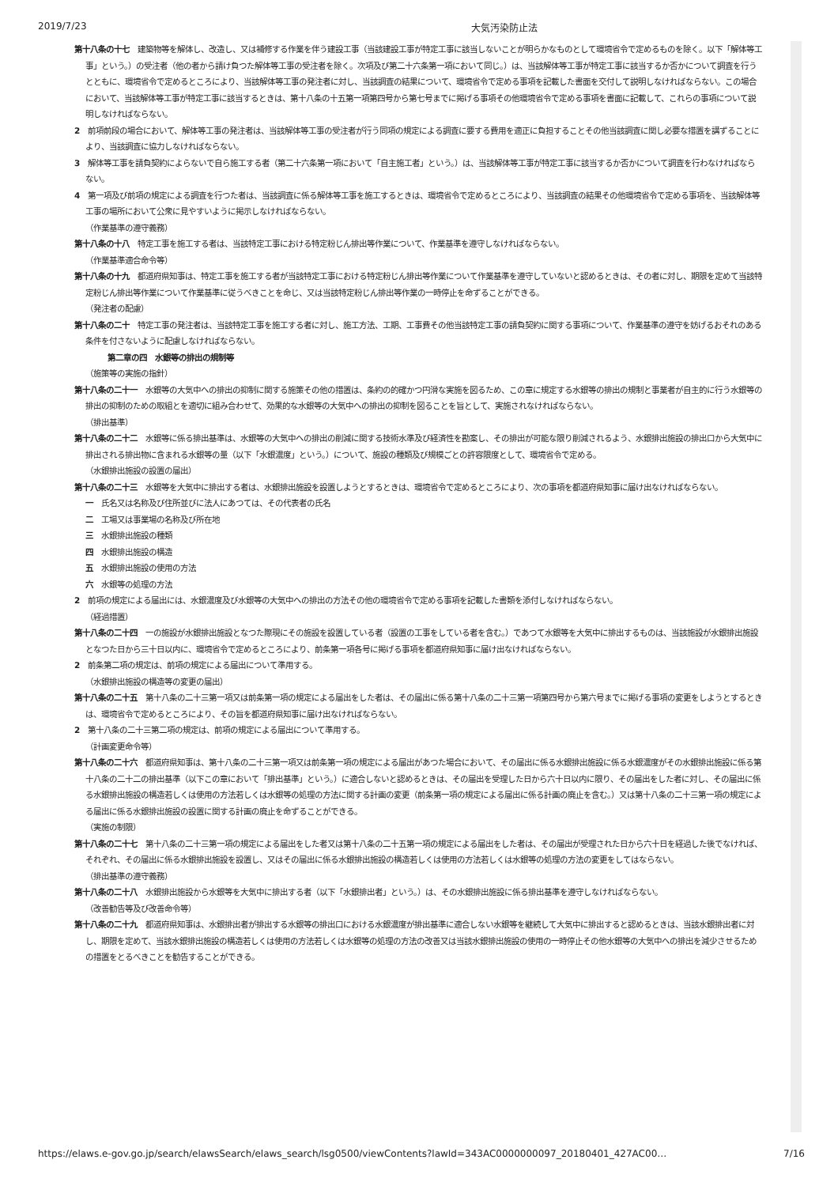2019/7/23 大気汚染防止法
第十八条の十七　建築物等を解体し、改造し、又は補修する作業を伴う建設工事（当該建設工事が特定工事に該当しないことが明らかなものとして環境省令で定めるものを除く。以下「解体等工事」という。）の受注者（他の者から請け負つた解体等工事の受注者を除く。次項及び第二十六条第一項において同じ。）は、当該解体等工事が特定工事に該当するか否かについて調査を行うとともに、環境省令で定めるところにより、当該解体等工事の発注者に対し、当該調査の結果について、環境省令で定める事項を記載した書面を交付して説明しなければならない。この場合において、当該解体等工事が特定工事に該当するときは、第十八条の十五第一項第四号から第七号までに掲げる事項その他環境省令で定める事項を書面に記載して、これらの事項について説明しなければならない。
2　前項前段の場合において、解体等工事の発注者は、当該解体等工事の受注者が行う同項の規定による調査に要する費用を適正に負担することその他当該調査に関し必要な措置を講ずることにより、当該調査に協力しなければならない。
3　解体等工事を請負契約によらないで自ら施工する者（第二十六条第一項において「自主施工者」という。）は、当該解体等工事が特定工事に該当するか否かについて調査を行わなければならない。
4　第一項及び前項の規定による調査を行つた者は、当該調査に係る解体等工事を施工するときは、環境省令で定めるところにより、当該調査の結果その他環境省令で定める事項を、当該解体等工事の場所において公衆に見やすいように掲示しなければならない。
（作業基準の遵守義務）
第十八条の十八　特定工事を施工する者は、当該特定工事における特定粉じん排出等作業について、作業基準を遵守しなければならない。
（作業基準適合命令等）
第十八条の十九　都道府県知事は、特定工事を施工する者が当該特定工事における特定粉じん排出等作業について作業基準を遵守していないと認めるときは、その者に対し、期限を定めて当該特定粉じん排出等作業について作業基準に従うべきことを命じ、又は当該特定粉じん排出等作業の一時停止を命ずることができる。
（発注者の配慮）
第十八条の二十　特定工事の発注者は、当該特定工事を施工する者に対し、施工方法、工期、工事費その他当該特定工事の請負契約に関する事項について、作業基準の遵守を妨げるおそれのある条件を付さないように配慮しなければならない。
第二章の四　水銀等の排出の規制等
（施策等の実施の指針）
第十八条の二十一　水銀等の大気中への排出の抑制に関する施策その他の措置は、条約の的確かつ円滑な実施を図るため、この章に規定する水銀等の排出の規制と事業者が自主的に行う水銀等の排出の抑制のための取組とを適切に組み合わせて、効果的な水銀等の大気中への排出の抑制を図ることを旨として、実施されなければならない。
（排出基準）
第十八条の二十二　水銀等に係る排出基準は、水銀等の大気中への排出の削減に関する技術水準及び経済性を勘案し、その排出が可能な限り削減されるよう、水銀排出施設の排出口から大気中に排出される排出物に含まれる水銀等の量（以下「水銀濃度」という。）について、施設の種類及び規模ごとの許容限度として、環境省令で定める。
（水銀排出施設の設置の届出）
第十八条の二十三　水銀等を大気中に排出する者は、水銀排出施設を設置しようとするときは、環境省令で定めるところにより、次の事項を都道府県知事に届け出なければならない。
一　氏名又は名称及び住所並びに法人にあつては、その代表者の氏名
二　工場又は事業場の名称及び所在地
三　水銀排出施設の種類
四　水銀排出施設の構造
五　水銀排出施設の使用の方法
六　水銀等の処理の方法
2　前項の規定による届出には、水銀濃度及び水銀等の大気中への排出の方法その他の環境省令で定める事項を記載した書類を添付しなければならない。
（経過措置）
第十八条の二十四　一の施設が水銀排出施設となつた際現にその施設を設置している者（設置の工事をしている者を含む。）であつて水銀等を大気中に排出するものは、当該施設が水銀排出施設となつた日から三十日以内に、環境省令で定めるところにより、前条第一項各号に掲げる事項を都道府県知事に届け出なければならない。
2　前条第二項の規定は、前項の規定による届出について準用する。
（水銀排出施設の構造等の変更の届出）
第十八条の二十五　第十八条の二十三第一項又は前条第一項の規定による届出をした者は、その届出に係る第十八条の二十三第一項第四号から第六号までに掲げる事項の変更をしようとするときは、環境省令で定めるところにより、その旨を都道府県知事に届け出なければならない。
2　第十八条の二十三第二項の規定は、前項の規定による届出について準用する。
（計画変更命令等）
第十八条の二十六　都道府県知事は、第十八条の二十三第一項又は前条第一項の規定による届出があつた場合において、その届出に係る水銀排出施設に係る水銀濃度がその水銀排出施設に係る第十八条の二十二の排出基準（以下この章において「排出基準」という。）に適合しないと認めるときは、その届出を受理した日から六十日以内に限り、その届出をした者に対し、その届出に係る水銀排出施設の構造若しくは使用の方法若しくは水銀等の処理の方法に関する計画の変更（前条第一項の規定による届出に係る計画の廃止を含む。）又は第十八条の二十三第一項の規定による届出に係る水銀排出施設の設置に関する計画の廃止を命ずることができる。
（実施の制限）
第十八条の二十七　第十八条の二十三第一項の規定による届出をした者又は第十八条の二十五第一項の規定による届出をした者は、その届出が受理された日から六十日を経過した後でなければ、それぞれ、その届出に係る水銀排出施設を設置し、又はその届出に係る水銀排出施設の構造若しくは使用の方法若しくは水銀等の処理の方法の変更をしてはならない。
（排出基準の遵守義務）
第十八条の二十八　水銀排出施設から水銀等を大気中に排出する者（以下「水銀排出者」という。）は、その水銀排出施設に係る排出基準を遵守しなければならない。
（改善勧告等及び改善命令等）
第十八条の二十九　都道府県知事は、水銀排出者が排出する水銀等の排出口における水銀濃度が排出基準に適合しない水銀等を継続して大気中に排出すると認めるときは、当該水銀排出者に対し、期限を定めて、当該水銀排出施設の構造若しくは使用の方法若しくは水銀等の処理の方法の改善又は当該水銀排出施設の使用の一時停止その他水銀等の大気中への排出を減少させるための措置をとるべきことを勧告することができる。
https://elaws.e-gov.go.jp/search/elawsSearch/elaws_search/lsg0500/viewContents?lawId=343AC0000000097_20180401_427AC00… 7/16